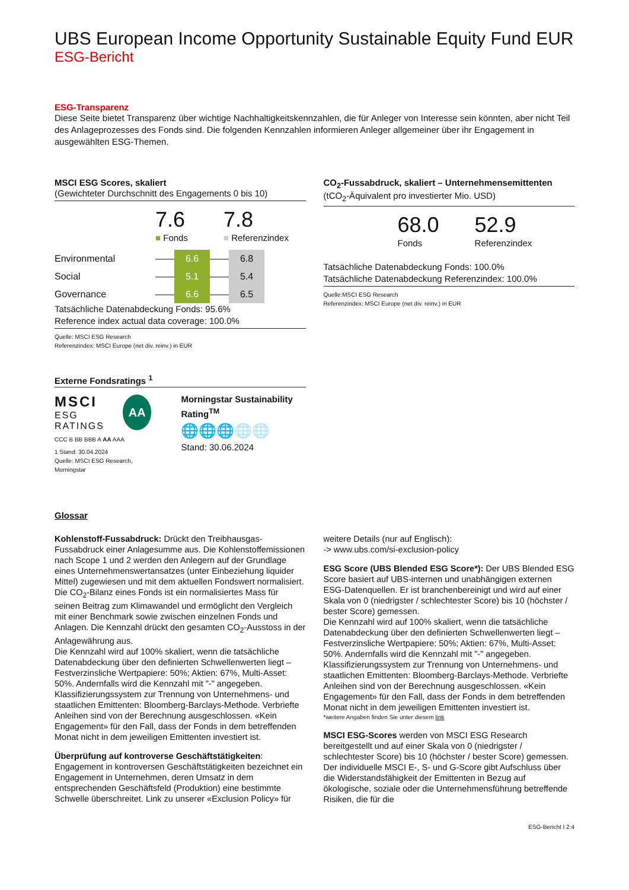UBS European Income Opportunity Sustainable Equity Fund EUR
ESG-Bericht
ESG-Transparenz
Diese Seite bietet Transparenz über wichtige Nachhaltigkeitskennzahlen, die für Anleger von Interesse sein könnten, aber nicht Teil des Anlageprozesses des Fonds sind. Die folgenden Kennzahlen informieren Anleger allgemeiner über ihr Engagement in ausgewählten ESG-Themen.
MSCI ESG Scores, skaliert
(Gewichteter Durchschnitt des Engagements 0 bis 10)
7.6
■ Fonds
7.8
■ Referenzindex
| Environmental | —— | 6.6 | —— | 6.8 |
| Social | —— | 5.1 | —— | 5.4 |
| Governance | —— | 6.6 | —— | 6.5 |
Tatsächliche Datenabdeckung Fonds: 95.6%
Reference index actual data coverage: 100.0%
Quelle: MSCI ESG Research
Referenzindex: MSCI Europe (net div. reinv.) in EUR
Externe Fondsratings <sup>1</sup>
MSCI
ESG RATINGS
AA
CCC B BB BBB A AA AAA
1 Stand: 30.04.2024
Quelle: MSCI ESG Research, Morningstar
Morningstar Sustainability Rating<sup>TM</sup>
🌐🌐🌐🌐🌐
Stand: 30.06.2024
CO<sub>2</sub>-Fussabdruck, skaliert – Unternehmensemittenten
(tCO<sub>2</sub>-Äquivalent pro investierter Mio. USD)
68.0
Fonds
52.9
Referenzindex
Tatsächliche Datenabdeckung Fonds: 100.0%
Tatsächliche Datenabdeckung Referenzindex: 100.0%
Quelle:MSCI ESG Research
Referenzindex: MSCI Europe (net div. reinv.) in EUR
Glossar
Kohlenstoff-Fussabdruck: Drückt den Treibhausgas-Fussabdruck einer Anlagesumme aus. Die Kohlenstoffemissionen nach Scope 1 und 2 werden den Anlegern auf der Grundlage eines Unternehmenswertansatzes (unter Einbeziehung liquider Mittel) zugewiesen und mit dem aktuellen Fondswert normalisiert. Die CO<sub>2</sub>-Bilanz eines Fonds ist ein normalisiertes Mass für seinen Beitrag zum Klimawandel und ermöglicht den Vergleich mit einer Benchmark sowie zwischen einzelnen Fonds und Anlagen. Die Kennzahl drückt den gesamten CO<sub>2</sub>-Ausstoss in der Anlagewährung aus.
Die Kennzahl wird auf 100% skaliert, wenn die tatsächliche Datenabdeckung über den definierten Schwellenwerten liegt – Festverzinsliche Wertpapiere: 50%; Aktien: 67%, Multi-Asset: 50%. Andernfalls wird die Kennzahl mit "-" angegeben.
Klassifizierungssystem zur Trennung von Unternehmens- und staatlichen Emittenten: Bloomberg-Barclays-Methode. Verbriefte Anleihen sind von der Berechnung ausgeschlossen. «Kein Engagement» für den Fall, dass der Fonds in dem betreffenden Monat nicht in dem jeweiligen Emittenten investiert ist.
Überprüfung auf kontroverse Geschäftstätigkeiten: Engagement in kontroversen Geschäftstätigkeiten bezeichnet ein Engagement in Unternehmen, deren Umsatz in dem entsprechenden Geschäftsfeld (Produktion) eine bestimmte Schwelle überschreitet. Link zu unserer «Exclusion Policy» für
weitere Details (nur auf Englisch):
-> www.ubs.com/si-exclusion-policy
ESG Score (UBS Blended ESG Score*): Der UBS Blended ESG Score basiert auf UBS-internen und unabhängigen externen ESG-Datenquellen. Er ist branchenbereinigt und wird auf einer Skala von 0 (niedrigster / schlechtester Score) bis 10 (höchster / bester Score) gemessen.
Die Kennzahl wird auf 100% skaliert, wenn die tatsächliche Datenabdeckung über den definierten Schwellenwerten liegt – Festverzinsliche Wertpapiere: 50%; Aktien: 67%, Multi-Asset: 50%. Andernfalls wird die Kennzahl mit "-" angegeben.
Klassifizierungssystem zur Trennung von Unternehmens- und staatlichen Emittenten: Bloomberg-Barclays-Methode. Verbriefte Anleihen sind von der Berechnung ausgeschlossen. «Kein Engagement» für den Fall, dass der Fonds in dem betreffenden Monat nicht in dem jeweiligen Emittenten investiert ist.
*weitere Angaben finden Sie unter diesem link
MSCI ESG-Scores werden von MSCI ESG Research bereitgestellt und auf einer Skala von 0 (niedrigster / schlechtester Score) bis 10 (höchster / bester Score) gemessen. Der individuelle MSCI E-, S- und G-Score gibt Aufschluss über die Widerstandsfähigkeit der Emittenten in Bezug auf ökologische, soziale oder die Unternehmensführung betreffende Risiken, die für die
ESG-Bericht I 2:4